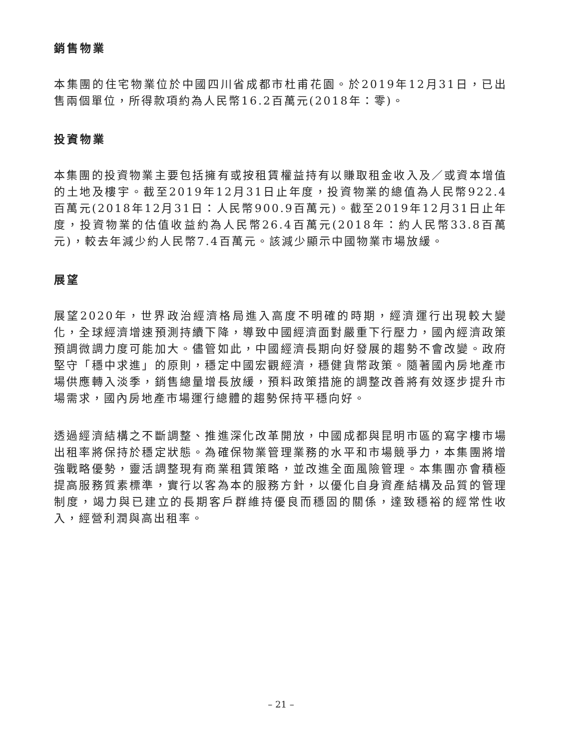銷售物業
本集團的住宅物業位於中國四川省成都市杜甫花園。於2019年12月31日，已出售兩個單位，所得款項約為人民幣16.2百萬元(2018年：零)。
投資物業
本集團的投資物業主要包括擁有或按租賃權益持有以賺取租金收入及／或資本增值的土地及樓宇。截至2019年12月31日止年度，投資物業的總值為人民幣922.4百萬元(2018年12月31日：人民幣900.9百萬元)。截至2019年12月31日止年度，投資物業的估值收益約為人民幣26.4百萬元(2018年：約人民幣33.8百萬元)，較去年減少約人民幣7.4百萬元。該減少顯示中國物業市場放緩。
展望
展望2020年，世界政治經濟格局進入高度不明確的時期，經濟運行出現較大變化，全球經濟增速預測持續下降，導致中國經濟面對嚴重下行壓力，國內經濟政策預調微調力度可能加大。儘管如此，中國經濟長期向好發展的趨勢不會改變。政府堅守「穩中求進」的原則，穩定中國宏觀經濟，穩健貨幣政策。隨著國內房地產市場供應轉入淡季，銷售總量增長放緩，預料政策措施的調整改善將有效逐步提升市場需求，國內房地產市場運行總體的趨勢保持平穩向好。
透過經濟結構之不斷調整、推進深化改革開放，中國成都與昆明市區的寫字樓市場出租率將保持於穩定狀態。為確保物業管理業務的水平和市場競爭力，本集團將增強戰略優勢，靈活調整現有商業租賃策略，並改進全面風險管理。本集團亦會積極提高服務質素標準，實行以客為本的服務方針，以優化自身資產結構及品質的管理制度，竭力與已建立的長期客戶群維持優良而穩固的關係，達致穩裕的經常性收入，經營利潤與高出租率。
– 21 –